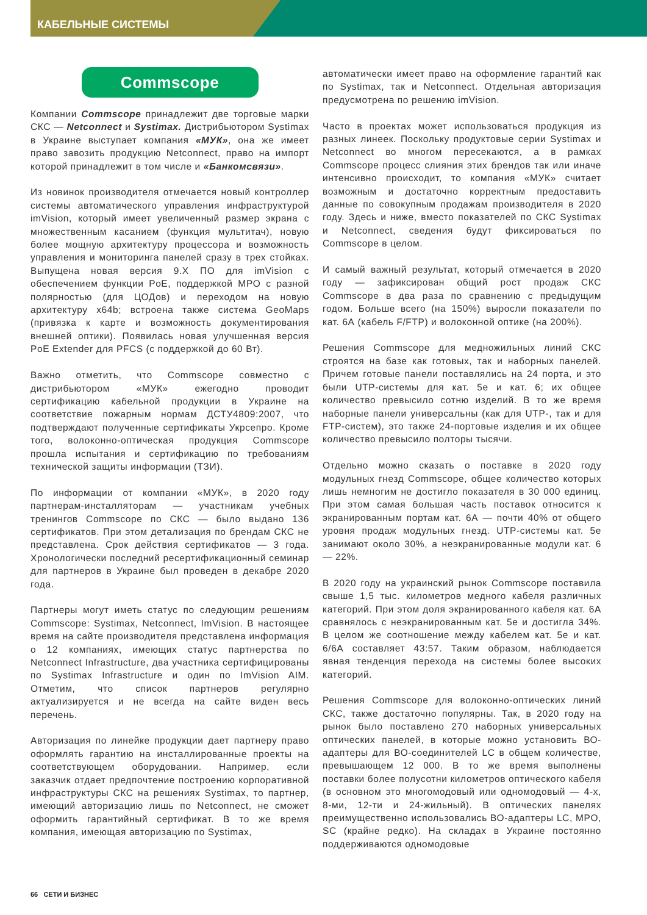КАБЕЛЬНЫЕ СИСТЕМЫ
Commscope
Компании Commscope принадлежит две торговые марки СКС — Netconnect и Systimax. Дистрибьютором Systimax в Украине выступает компания «МУК», она же имеет право завозить продукцию Netconnect, право на импорт которой принадлежит в том числе и «Банкомсвязи».
Из новинок производителя отмечается новый контроллер системы автоматического управления инфраструктурой imVision, который имеет увеличенный размер экрана с множественным касанием (функция мультитач), новую более мощную архитектуру процессора и возможность управления и мониторинга панелей сразу в трех стойках. Выпущена новая версия 9.X ПО для imVision с обеспечением функции PoE, поддержкой MPO с разной полярностью (для ЦОДов) и переходом на новую архитектуру x64b; встроена также система GeoMaps (привязка к карте и возможность документирования внешней оптики). Появилась новая улучшенная версия PoE Extender для PFCS (с поддержкой до 60 Вт).
Важно отметить, что Commscope совместно с дистрибьютором «МУК» ежегодно проводит сертификацию кабельной продукции в Украине на соответствие пожарным нормам ДСТУ4809:2007, что подтверждают полученные сертификаты Укрсепро. Кроме того, волоконно-оптическая продукция Commscope прошла испытания и сертификацию по требованиям технической защиты информации (ТЗИ).
По информации от компании «МУК», в 2020 году партнерам-инсталляторам — участникам учебных тренингов Commscope по СКС — было выдано 136 сертификатов. При этом детализация по брендам СКС не представлена. Срок действия сертификатов — 3 года. Хронологически последний ресертификационный семинар для партнеров в Украине был проведен в декабре 2020 года.
Партнеры могут иметь статус по следующим решениям Commscope: Systimax, Netconnect, ImVision. В настоящее время на сайте производителя представлена информация о 12 компаниях, имеющих статус партнерства по Netconnect Infrastructure, два участника сертифицированы по Systimax Infrastructure и один по ImVision AIM. Отметим, что список партнеров регулярно актуализируется и не всегда на сайте виден весь перечень.
Авторизация по линейке продукции дает партнеру право оформлять гарантию на инсталлированные проекты на соответствующем оборудовании. Например, если заказчик отдает предпочтение построению корпоративной инфраструктуры СКС на решениях Systimax, то партнер, имеющий авторизацию лишь по Netconnect, не сможет оформить гарантийный сертификат. В то же время компания, имеющая авторизацию по Systimax,
автоматически имеет право на оформление гарантий как по Systimax, так и Netconnect. Отдельная авторизация предусмотрена по решению imVision.
Часто в проектах может использоваться продукция из разных линеек. Поскольку продуктовые серии Systimax и Netconnect во многом пересекаются, а в рамках Commscope процесс слияния этих брендов так или иначе интенсивно происходит, то компания «МУК» считает возможным и достаточно корректным предоставить данные по совокупным продажам производителя в 2020 году. Здесь и ниже, вместо показателей по СКС Systimax и Netconnect, сведения будут фиксироваться по Commscope в целом.
И самый важный результат, который отмечается в 2020 году — зафиксирован общий рост продаж СКС Commscope в два раза по сравнению с предыдущим годом. Больше всего (на 150%) выросли показатели по кат. 6А (кабель F/FTP) и волоконной оптике (на 200%).
Решения Commscope для медножильных линий СКС строятся на базе как готовых, так и наборных панелей. Причем готовые панели поставлялись на 24 порта, и это были UTP-системы для кат. 5е и кат. 6; их общее количество превысило сотню изделий. В то же время наборные панели универсальны (как для UTP-, так и для FTP-систем), это также 24-портовые изделия и их общее количество превысило полторы тысячи.
Отдельно можно сказать о поставке в 2020 году модульных гнезд Commscope, общее количество которых лишь немногим не достигло показателя в 30 000 единиц. При этом самая большая часть поставок относится к экранированным портам кат. 6А — почти 40% от общего уровня продаж модульных гнезд. UTP-системы кат. 5е занимают около 30%, а неэкранированные модули кат. 6 — 22%.
В 2020 году на украинский рынок Commscope поставила свыше 1,5 тыс. километров медного кабеля различных категорий. При этом доля экранированного кабеля кат. 6А сравнялось с неэкранированным кат. 5е и достигла 34%. В целом же соотношение между кабелем кат. 5е и кат. 6/6А составляет 43:57. Таким образом, наблюдается явная тенденция перехода на системы более высоких категорий.
Решения Commscope для волоконно-оптических линий СКС, также достаточно популярны. Так, в 2020 году на рынок было поставлено 270 наборных универсальных оптических панелей, в которые можно установить ВО-адаптеры для ВО-соединителей LC в общем количестве, превышающем 12 000. В то же время выполнены поставки более полусотни километров оптического кабеля (в основном это многомодовый или одномодовый — 4-х, 8-ми, 12-ти и 24-жильный). В оптических панелях преимущественно использовались ВО-адаптеры LC, MPO, SC (крайне редко). На складах в Украине постоянно поддерживаются одномодовые
66 СЕТИ И БИЗНЕС